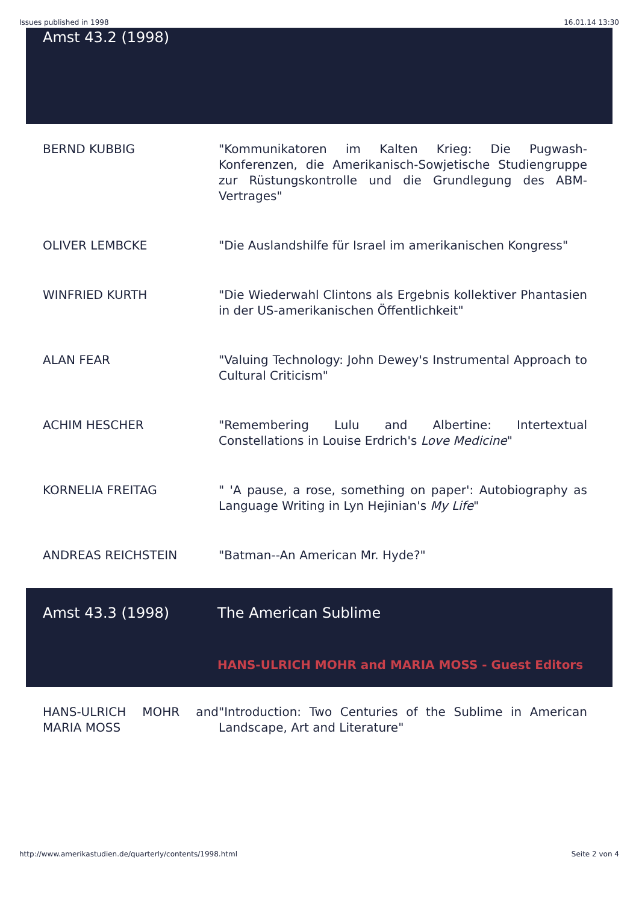Issues published in 1998 16.01.14 13:30
Amst 43.2 (1998)
| BERND KUBBIG | "Kommunikatoren im Kalten Krieg: Die Pugwash-Konferenzen, die Amerikanisch-Sowjetische Studiengruppe zur Rüstungskontrolle und die Grundlegung des ABM-Vertrages" |
| OLIVER LEMBCKE | "Die Auslandshilfe für Israel im amerikanischen Kongress" |
| WINFRIED KURTH | "Die Wiederwahl Clintons als Ergebnis kollektiver Phantasien in der US-amerikanischen Öffentlichkeit" |
| ALAN FEAR | "Valuing Technology: John Dewey's Instrumental Approach to Cultural Criticism" |
| ACHIM HESCHER | "Remembering Lulu and Albertine: Intertextual Constellations in Louise Erdrich's Love Medicine " |
| KORNELIA FREITAG | " 'A pause, a rose, something on paper': Autobiography as Language Writing in Lyn Hejinian's My Life " |
| ANDREAS REICHSTEIN | "Batman--An American Mr. Hyde?" |
| Amst 43.3 (1998) | The American Sublime HANS-ULRICH MOHR and MARIA MOSS - Guest Editors |
| HANS-ULRICH MOHR and MARIA MOSS | "Introduction: Two Centuries of the Sublime in American Landscape, Art and Literature" |
http://www.amerikastudien.de/quarterly/contents/1998.html Seite 2 von 4